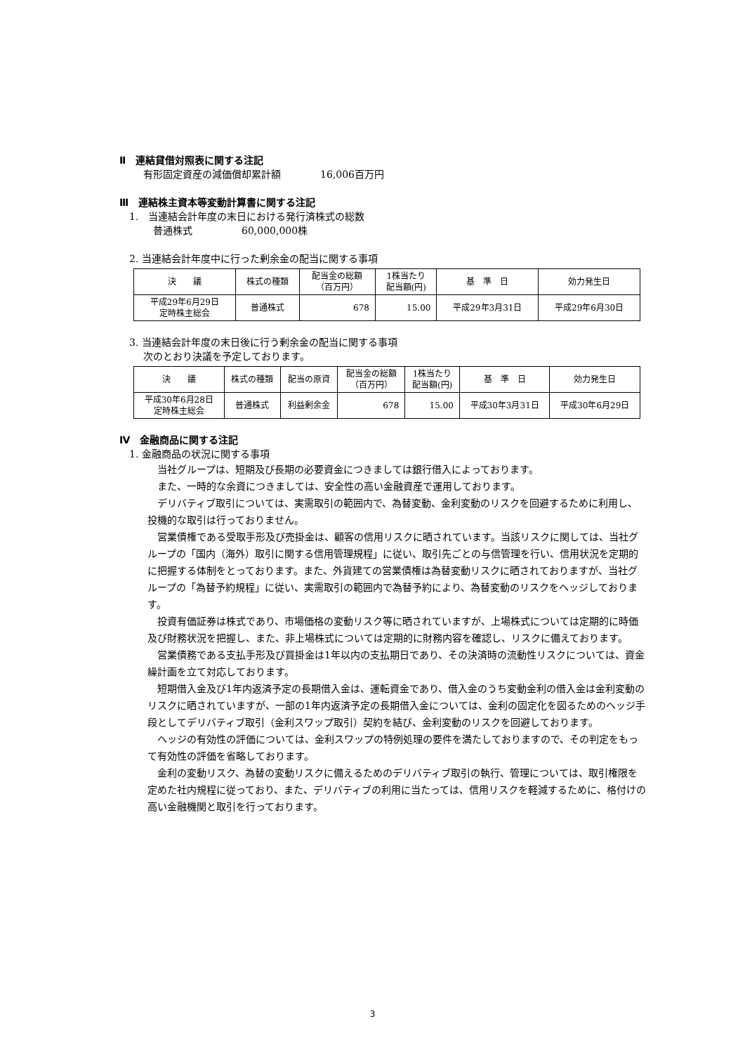Ⅱ　連結貸借対照表に関する注記
有形固定資産の減価償却累計額　　　　16,006百万円
Ⅲ　連結株主資本等変動計算書に関する注記
1.　当連結会計年度の末日における発行済株式の総数
普通株式　　　　　60,000,000株
2. 当連結会計年度中に行った剰余金の配当に関する事項
| 決 議 | 株式の種類 | 配当金の総額 （百万円） | 1株当たり 配当額(円) | 基 準 日 | 効力発生日 |
| --- | --- | --- | --- | --- | --- |
| 平成29年6月29日 定時株主総会 | 普通株式 | 678 | 15.00 | 平成29年3月31日 | 平成29年6月30日 |
3. 当連結会計年度の末日後に行う剰余金の配当に関する事項
次のとおり決議を予定しております。
| 決 議 | 株式の種類 | 配当の原資 | 配当金の総額 （百万円） | 1株当たり 配当額(円) | 基 準 日 | 効力発生日 |
| --- | --- | --- | --- | --- | --- | --- |
| 平成30年6月28日 定時株主総会 | 普通株式 | 利益剰余金 | 678 | 15.00 | 平成30年3月31日 | 平成30年6月29日 |
Ⅳ　金融商品に関する注記
1. 金融商品の状況に関する事項
当社グループは、短期及び長期の必要資金につきましては銀行借入によっております。
また、一時的な余資につきましては、安全性の高い金融資産で運用しております。
デリバティブ取引については、実需取引の範囲内で、為替変動、金利変動のリスクを回避するために利用し、投機的な取引は行っておりません。
営業債権である受取手形及び売掛金は、顧客の信用リスクに晒されています。当該リスクに関しては、当社グループの「国内（海外）取引に関する信用管理規程」に従い、取引先ごとの与信管理を行い、信用状況を定期的に把握する体制をとっております。また、外貨建ての営業債権は為替変動リスクに晒されておりますが、当社グループの「為替予約規程」に従い、実需取引の範囲内で為替予約により、為替変動のリスクをヘッジしております。
投資有価証券は株式であり、市場価格の変動リスク等に晒されていますが、上場株式については定期的に時価及び財務状況を把握し、また、非上場株式については定期的に財務内容を確認し、リスクに備えております。
営業債務である支払手形及び買掛金は1年以内の支払期日であり、その決済時の流動性リスクについては、資金繰計画を立て対応しております。
短期借入金及び1年内返済予定の長期借入金は、運転資金であり、借入金のうち変動金利の借入金は金利変動のリスクに晒されていますが、一部の1年内返済予定の長期借入金については、金利の固定化を図るためのヘッジ手段としてデリバティブ取引（金利スワップ取引）契約を結び、金利変動のリスクを回避しております。
ヘッジの有効性の評価については、金利スワップの特例処理の要件を満たしておりますので、その判定をもって有効性の評価を省略しております。
金利の変動リスク、為替の変動リスクに備えるためのデリバティブ取引の執行、管理については、取引権限を定めた社内規程に従っており、また、デリバティブの利用に当たっては、信用リスクを軽減するために、格付けの高い金融機関と取引を行っております。
3